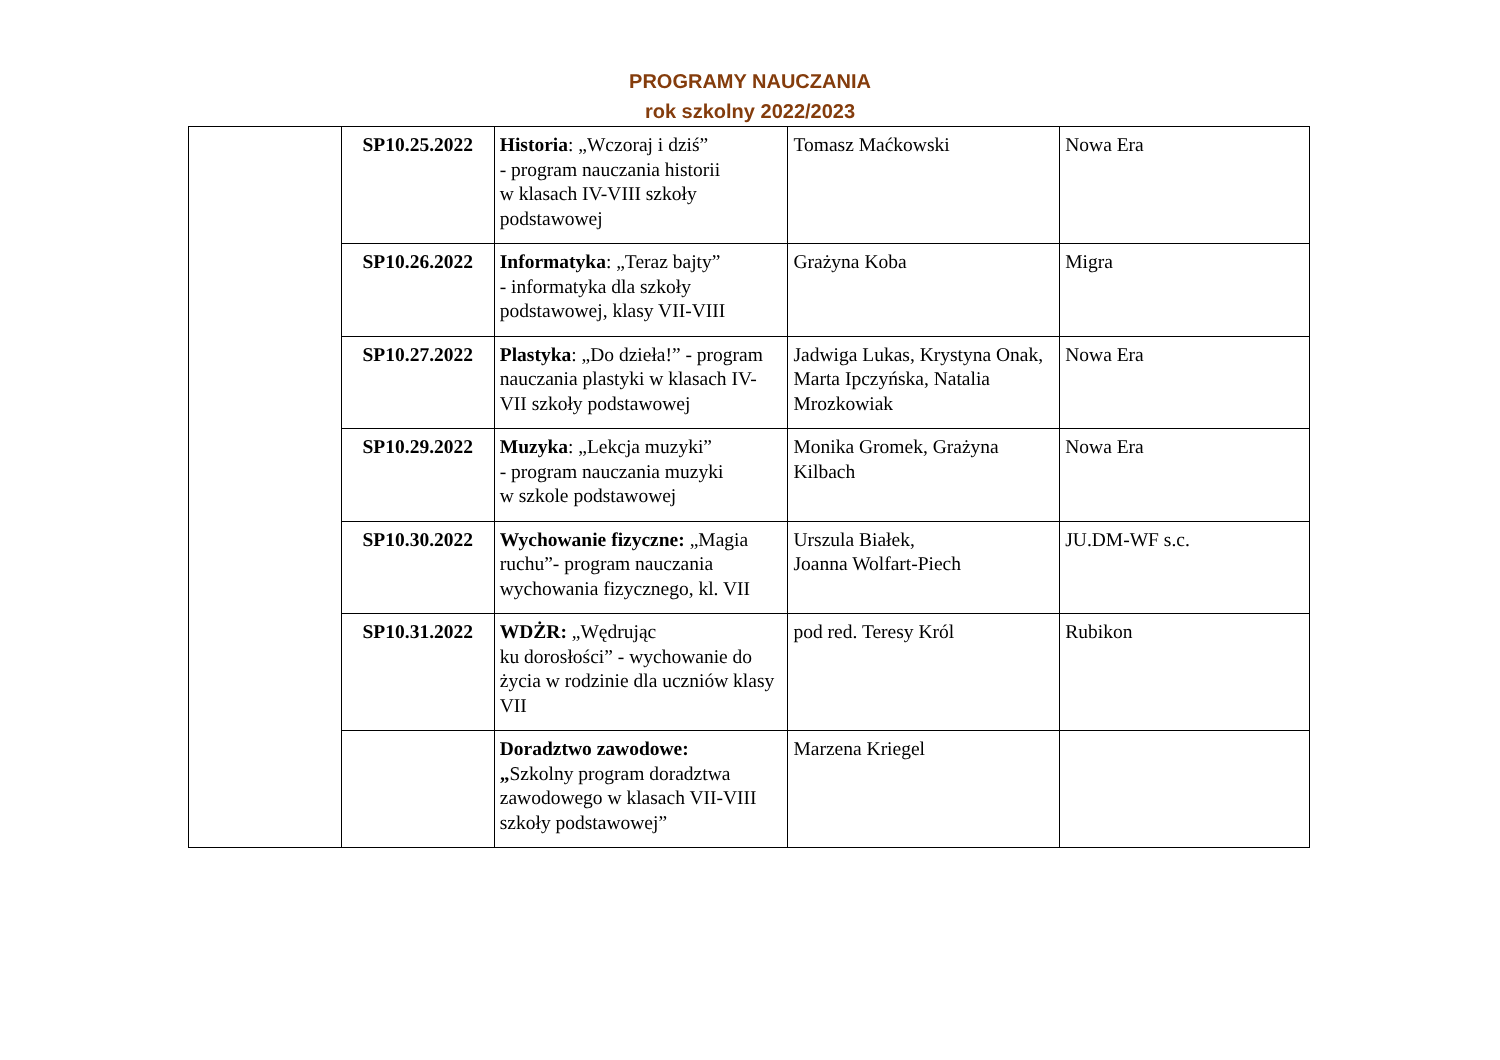PROGRAMY NAUCZANIA
rok szkolny 2022/2023
| | SP10.25.2022 | Historia : „Wczoraj i dziś” - program nauczania historii w klasach IV-VIII szkoły podstawowej | Tomasz Maćkowski | Nowa Era |
| | SP10.26.2022 | Informatyka : „Teraz bajty” - informatyka dla szkoły podstawowej, klasy VII-VIII | Grażyna Koba | Migra |
| | SP10.27.2022 | Plastyka : „Do dzieła!” - program nauczania plastyki w klasach IV-VII szkoły podstawowej | Jadwiga Lukas, Krystyna Onak, Marta Ipczyńska, Natalia Mrozkowiak | Nowa Era |
| | SP10.29.2022 | Muzyka : „Lekcja muzyki” - program nauczania muzyki w szkole podstawowej | Monika Gromek, Grażyna Kilbach | Nowa Era |
| | SP10.30.2022 | Wychowanie fizyczne: „Magia ruchu”- program nauczania wychowania fizycznego, kl. VII | Urszula Białek, Joanna Wolfart-Piech | JU.DM-WF s.c. |
| | SP10.31.2022 | WDŻR: „Wędrując ku dorosłości” - wychowanie do życia w rodzinie dla uczniów klasy VII | pod red. Teresy Król | Rubikon |
| | | Doradztwo zawodowe: „ Szkolny program doradztwa zawodowego w klasach VII-VIII szkoły podstawowej” | Marzena Kriegel | |